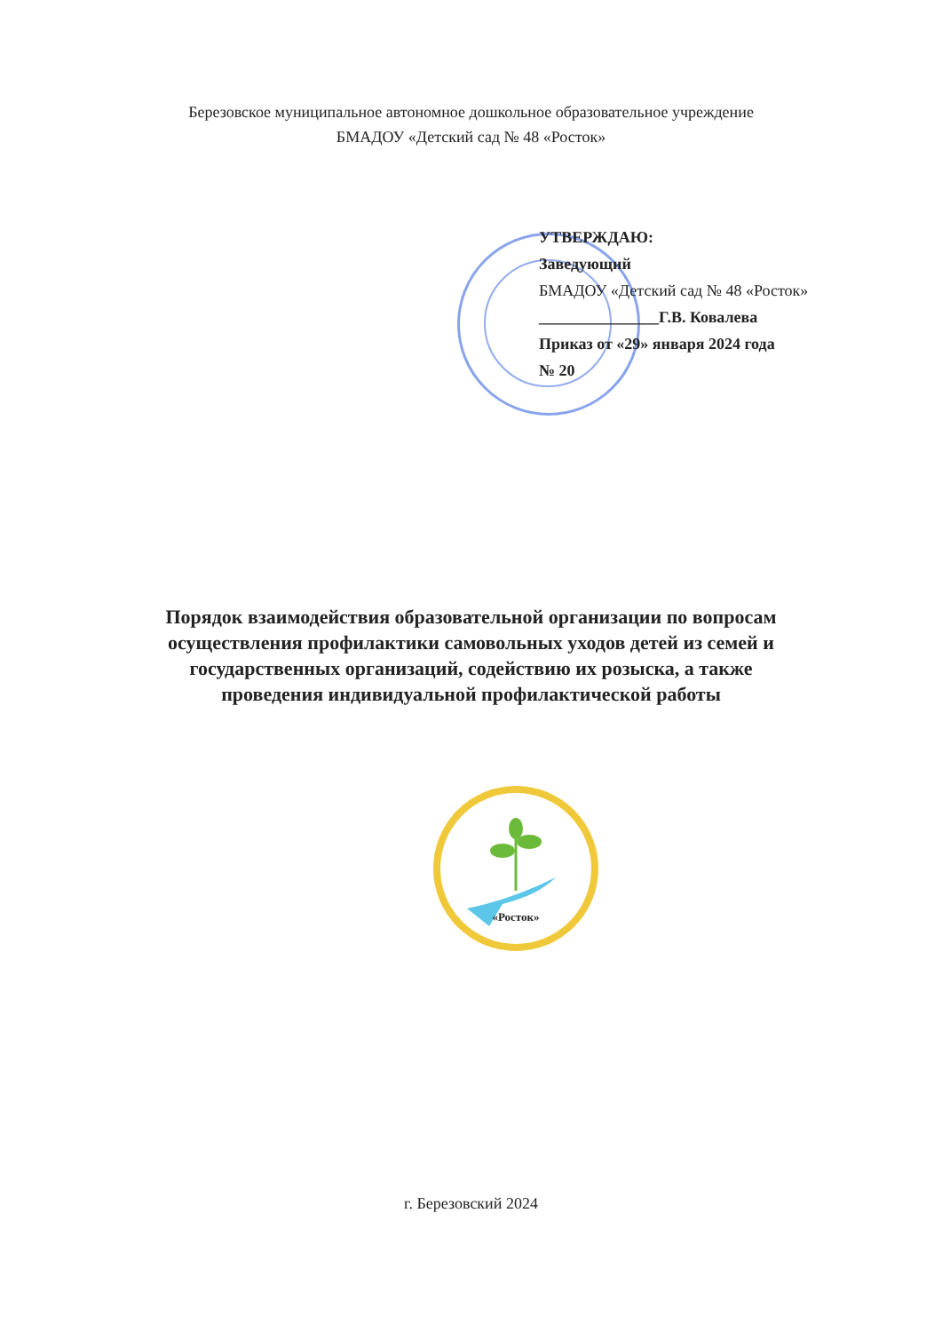Березовское муниципальное автономное дошкольное образовательное учреждение
БМАДОУ «Детский сад № 48 «Росток»
УТВЕРЖДАЮ:
Заведующий
БМАДОУ «Детский сад № 48 «Росток»
_______________Г.В. Ковалева
Приказ от «29» января 2024 года
№ 20
Порядок взаимодействия образовательной организации по вопросам
осуществления профилактики самовольных уходов детей из семей и
государственных организаций, содействию их розыска, а также
проведения индивидуальной профилактической работы
«Росток»
г. Березовский 2024